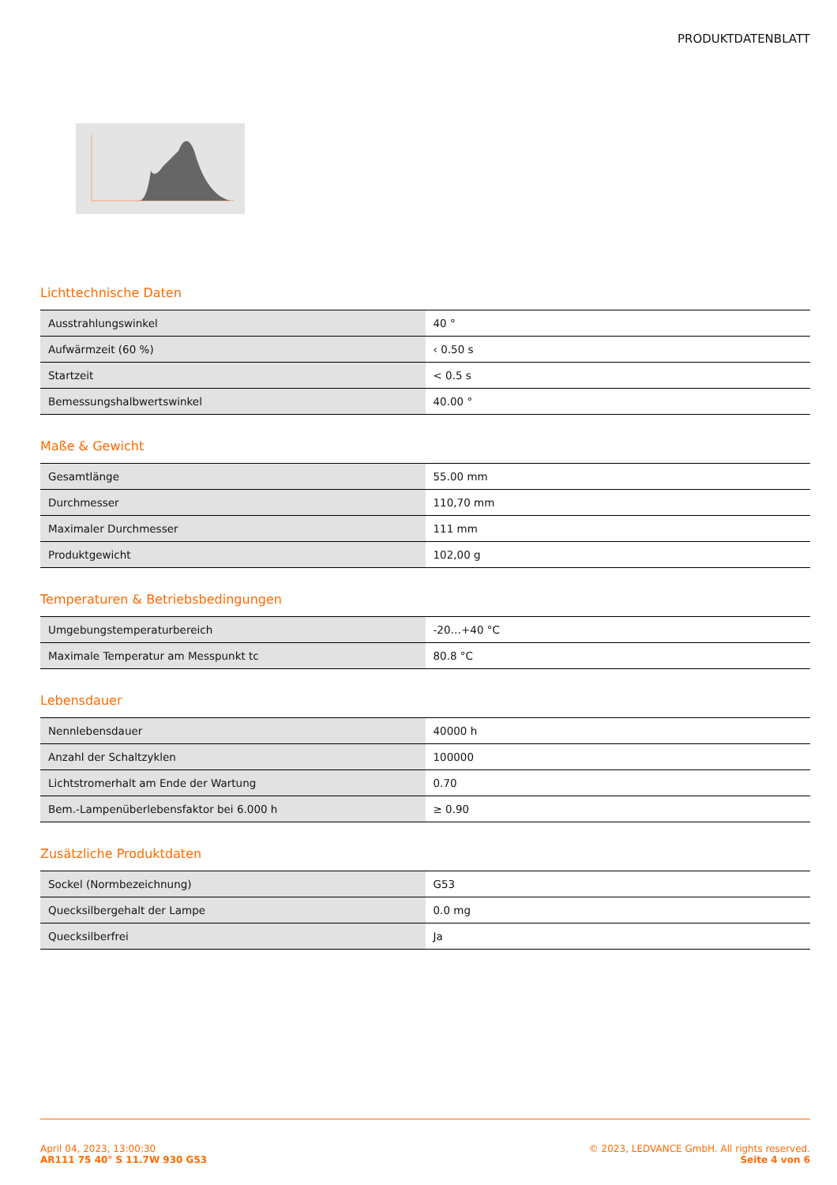PRODUKTDATENBLATT
Lichttechnische Daten
| Ausstrahlungswinkel | 40 ° |
| Aufwärmzeit (60 %) | ‹ 0.50 s |
| Startzeit | < 0.5 s |
| Bemessungshalbwertswinkel | 40.00 ° |
Maße & Gewicht
| Gesamtlänge | 55.00 mm |
| Durchmesser | 110,70 mm |
| Maximaler Durchmesser | 111 mm |
| Produktgewicht | 102,00 g |
Temperaturen & Betriebsbedingungen
| Umgebungstemperaturbereich | -20…+40 °C |
| Maximale Temperatur am Messpunkt tc | 80.8 °C |
Lebensdauer
| Nennlebensdauer | 40000 h |
| Anzahl der Schaltzyklen | 100000 |
| Lichtstromerhalt am Ende der Wartung | 0.70 |
| Bem.-Lampenüberlebensfaktor bei 6.000 h | ≥ 0.90 |
Zusätzliche Produktdaten
| Sockel (Normbezeichnung) | G53 |
| Quecksilbergehalt der Lampe | 0.0 mg |
| Quecksilberfrei | Ja |
April 04, 2023, 13:00:30
AR111 75 40° S 11.7W 930 G53
© 2023, LEDVANCE GmbH. All rights reserved.
Seite 4 von 6